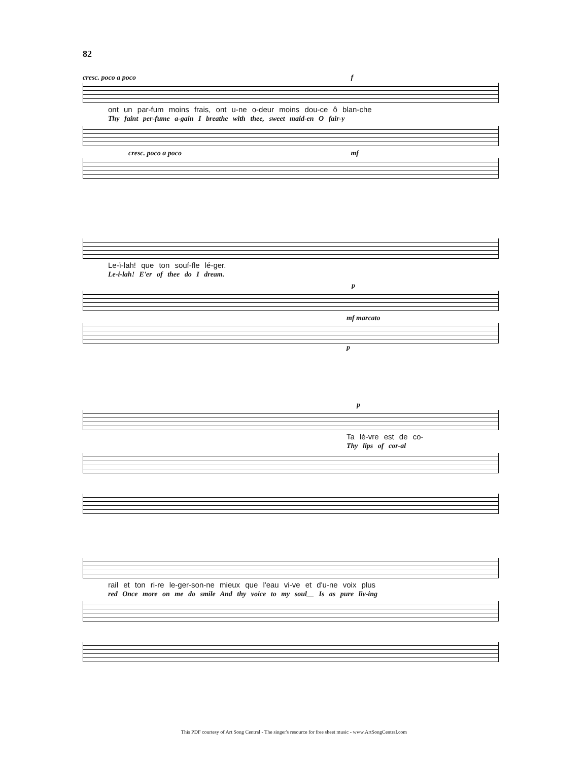82
cresc. poco a poco f
ont un par-fum moins frais, ont u-ne o-deur moins dou-ce ô blan-che
Thy faint per-fume a-gain I breathe with thee, sweet maid-en O fair-y
cresc. poco a poco mf
Le-ï-lah! que ton souf-fle lé-ger.
Le-i-lah! E'er of thee do I dream.
p
mf marcato
p
p
Ta lè-vre est de co-
Thy lips of cor-al
rail et ton ri-re le-ger-son-ne mieux que l'eau vi-ve et d'u-ne voix plus
red Once more on me do smile And thy voice to my soul__ Is as pure liv-ing
This PDF courtesy of Art Song Central - The singer's resource for free sheet music - www.ArtSongCentral.com